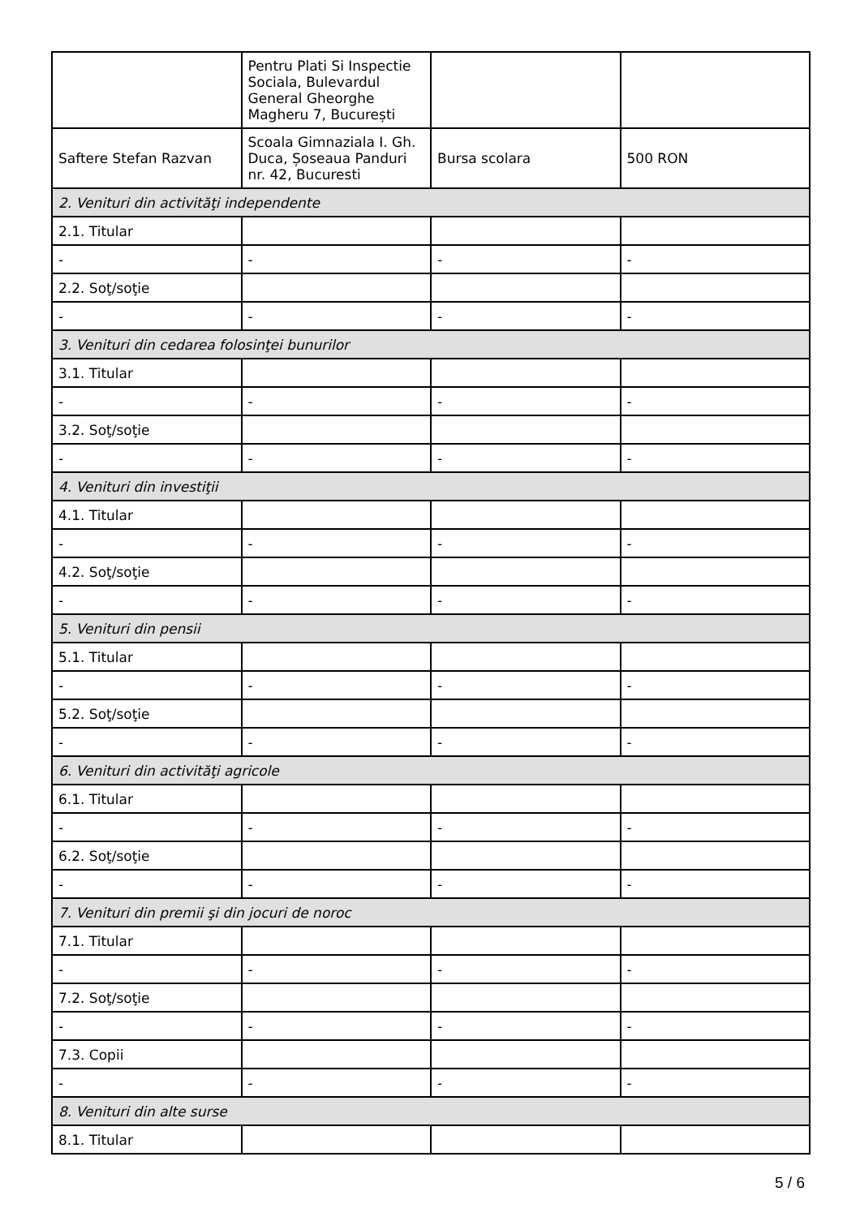| | Pentru Plati Si Inspectie Sociala, Bulevardul General Gheorghe Magheru 7, București | | |
| Saftere Stefan Razvan | Scoala Gimnaziala I. Gh. Duca, Șoseaua Panduri nr. 42, Bucuresti | Bursa scolara | 500 RON |
| 2. Venituri din activităţi independente | | | |
| 2.1. Titular | | | |
| - | - | - | - |
| 2.2. Soţ/soţie | | | |
| - | - | - | - |
| 3. Venituri din cedarea folosinţei bunurilor | | | |
| 3.1. Titular | | | |
| - | - | - | - |
| 3.2. Soţ/soţie | | | |
| - | - | - | - |
| 4. Venituri din investiţii | | | |
| 4.1. Titular | | | |
| - | - | - | - |
| 4.2. Soţ/soţie | | | |
| - | - | - | - |
| 5. Venituri din pensii | | | |
| 5.1. Titular | | | |
| - | - | - | - |
| 5.2. Soţ/soţie | | | |
| - | - | - | - |
| 6. Venituri din activităţi agricole | | | |
| 6.1. Titular | | | |
| - | - | - | - |
| 6.2. Soţ/soţie | | | |
| - | - | - | - |
| 7. Venituri din premii şi din jocuri de noroc | | | |
| 7.1. Titular | | | |
| - | - | - | - |
| 7.2. Soţ/soţie | | | |
| - | - | - | - |
| 7.3. Copii | | | |
| - | - | - | - |
| 8. Venituri din alte surse | | | |
| 8.1. Titular | | | |
5 / 6